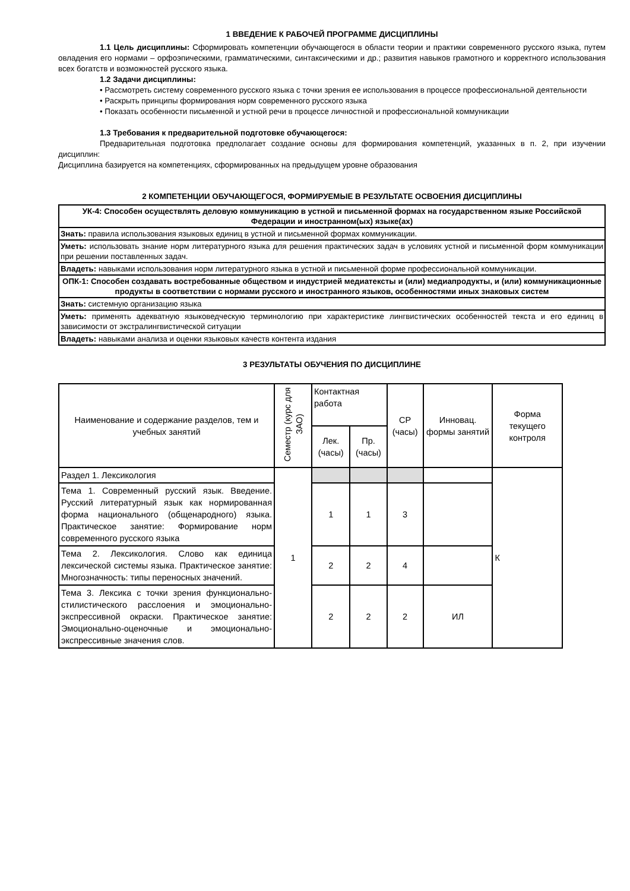1 ВВЕДЕНИЕ К РАБОЧЕЙ ПРОГРАММЕ ДИСЦИПЛИНЫ
1.1 Цель дисциплины: Сформировать компетенции обучающегося в области теории и практики современного русского языка, путем овладения его нормами – орфоэпическими, грамматическими, синтаксическими и др.; развития навыков грамотного и корректного использования всех богатств и возможностей русского языка.
1.2 Задачи дисциплины:
• Рассмотреть систему современного русского языка с точки зрения ее использования в процессе профессиональной деятельности
• Раскрыть принципы формирования норм современного русского языка
• Показать особенности письменной и устной речи в процессе личностной и профессиональной коммуникации
1.3 Требования к предварительной подготовке обучающегося:
Предварительная подготовка предполагает создание основы для формирования компетенций, указанных в п. 2, при изучении дисциплин:
Дисциплина базируется на компетенциях, сформированных на предыдущем уровне образования
2 КОМПЕТЕНЦИИ ОБУЧАЮЩЕГОСЯ, ФОРМИРУЕМЫЕ В РЕЗУЛЬТАТЕ ОСВОЕНИЯ ДИСЦИПЛИНЫ
| УК-4: Способен осуществлять деловую коммуникацию в устной и письменной формах на государственном языке Российской Федерации и иностранном(ых) языке(ах) |
| Знать: правила использования языковых единиц в устной и письменной формах коммуникации. |
| Уметь: использовать знание норм литературного языка для решения практических задач в условиях устной и письменной форм коммуникации при решении поставленных задач. |
| Владеть: навыками использования норм литературного языка в устной и письменной форме профессиональной коммуникации. |
| ОПК-1: Способен создавать востребованные обществом и индустрией медиатексты и (или) медиапродукты, и (или) коммуникационные продукты в соответствии с нормами русского и иностранного языков, особенностями иных знаковых систем |
| Знать: системную организацию языка |
| Уметь: применять адекватную языковедческую терминологию при характеристике лингвистических особенностей текста и его единиц в зависимости от экстралингвистической ситуации |
| Владеть: навыками анализа и оценки языковых качеств контента издания |
3 РЕЗУЛЬТАТЫ ОБУЧЕНИЯ ПО ДИСЦИПЛИНЕ
| Наименование и содержание разделов, тем и учебных занятий | Семестр (курс для ЗАО) | Контактная работа | | СР (часы) | Инновац. формы занятий | Форма текущего контроля |
| --- | --- | --- | --- | --- | --- | --- |
| | | Лек. (часы) | Пр. (часы) | | | |
| Раздел 1. Лексикология | 1 | | | | | К |
| Тема 1. Современный русский язык. Введение. Русский литературный язык как нормированная форма национального (общенародного) языка. Практическое занятие: Формирование норм современного русского языка | | 1 | 1 | 3 | | |
| Тема 2. Лексикология. Слово как единица лексической системы языка. Практическое занятие: Многозначность: типы переносных значений. | | 2 | 2 | 4 | | |
| Тема 3. Лексика с точки зрения функционально-стилистического расслоения и эмоционально-экспрессивной окраски. Практическое занятие: Эмоционально-оценочные и эмоционально- экспрессивные значения слов. | | 2 | 2 | 2 | ИЛ | |